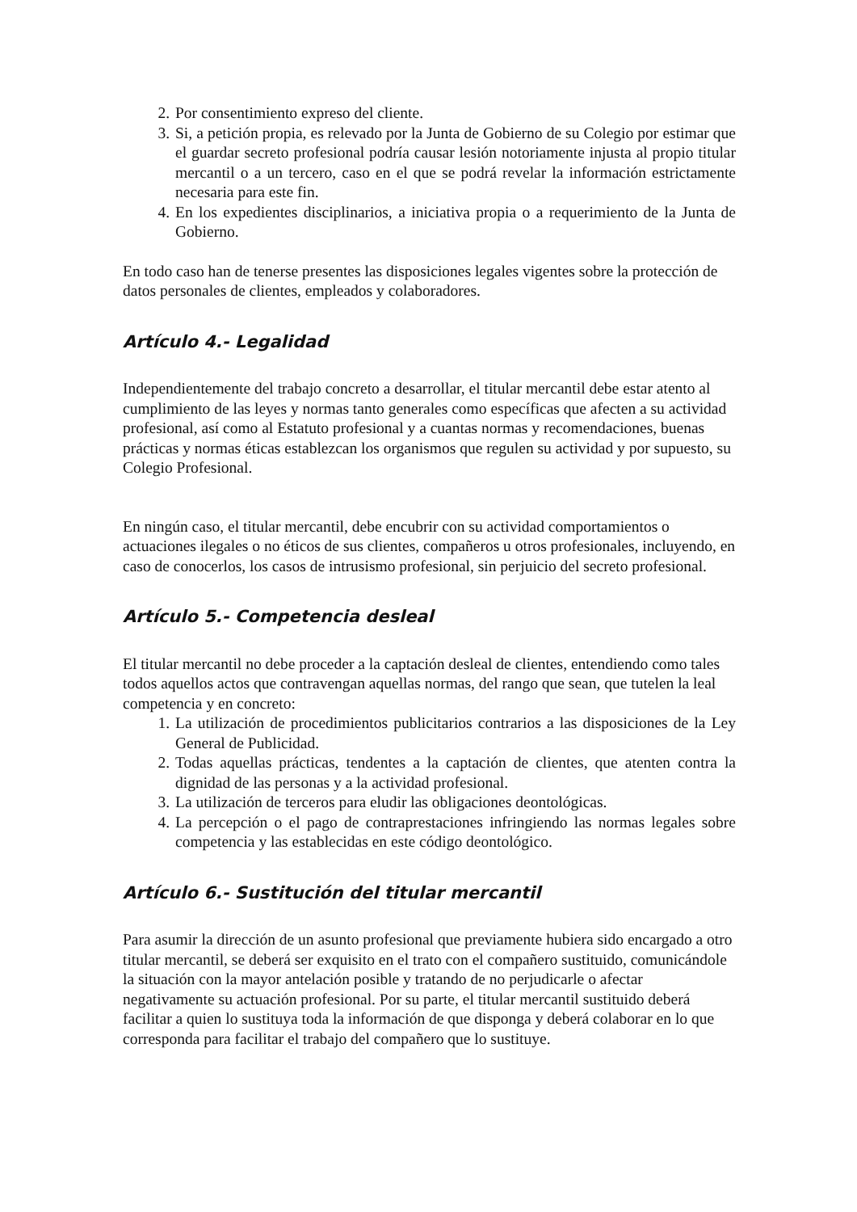2. Por consentimiento expreso del cliente.
3. Si, a petición propia, es relevado por la Junta de Gobierno de su Colegio por estimar que el guardar secreto profesional podría causar lesión notoriamente injusta al propio titular mercantil o a un tercero, caso en el que se podrá revelar la información estrictamente necesaria para este fin.
4. En los expedientes disciplinarios, a iniciativa propia o a requerimiento de la Junta de Gobierno.
En todo caso han de tenerse presentes las disposiciones legales vigentes sobre la protección de datos personales de clientes, empleados y colaboradores.
Artículo 4.- Legalidad
Independientemente del trabajo concreto a desarrollar, el titular mercantil debe estar atento al cumplimiento de las leyes y normas tanto generales como específicas que afecten a su actividad profesional, así como al Estatuto profesional y a cuantas normas y recomendaciones, buenas prácticas y normas éticas establezcan los organismos que regulen su actividad y por supuesto, su Colegio Profesional.
En ningún caso, el titular mercantil, debe encubrir con su actividad comportamientos o actuaciones ilegales o no éticos de sus clientes, compañeros u otros profesionales, incluyendo, en caso de conocerlos, los casos de intrusismo profesional, sin perjuicio del secreto profesional.
Artículo 5.- Competencia desleal
El titular mercantil no debe proceder a la captación desleal de clientes, entendiendo como tales todos aquellos actos que contravengan aquellas normas, del rango que sean, que tutelen la leal competencia y en concreto:
1. La utilización de procedimientos publicitarios contrarios a las disposiciones de la Ley General de Publicidad.
2. Todas aquellas prácticas, tendentes a la captación de clientes, que atenten contra la dignidad de las personas y a la actividad profesional.
3. La utilización de terceros para eludir las obligaciones deontológicas.
4. La percepción o el pago de contraprestaciones infringiendo las normas legales sobre competencia y las establecidas en este código deontológico.
Artículo 6.- Sustitución del titular mercantil
Para asumir la dirección de un asunto profesional que previamente hubiera sido encargado a otro titular mercantil, se deberá ser exquisito en el trato con el compañero sustituido, comunicándole la situación con la mayor antelación posible y tratando de no perjudicarle o afectar negativamente su actuación profesional. Por su parte, el titular mercantil sustituido deberá facilitar a quien lo sustituya toda la información de que disponga y deberá colaborar en lo que corresponda para facilitar el trabajo del compañero que lo sustituye.